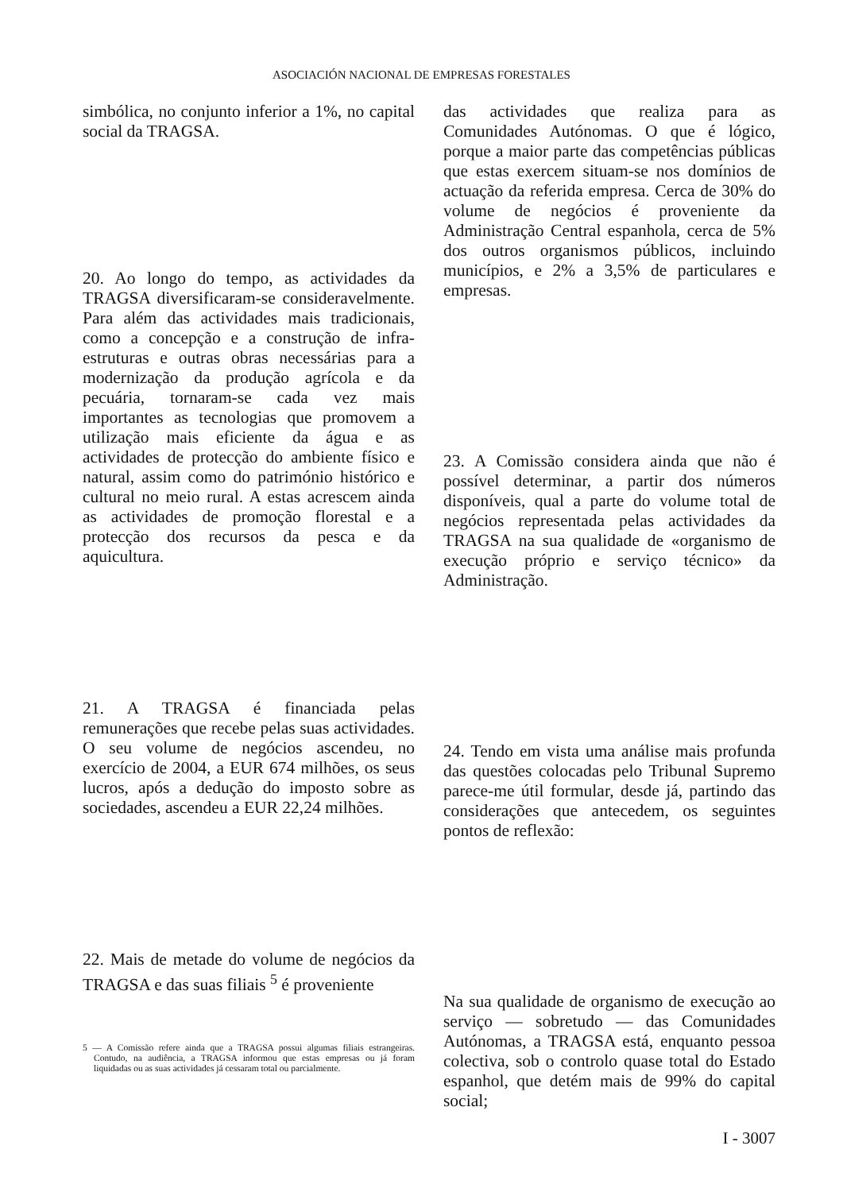ASOCIACIÓN NACIONAL DE EMPRESAS FORESTALES
simbólica, no conjunto inferior a 1%, no capital social da TRAGSA.
20. Ao longo do tempo, as actividades da TRAGSA diversificaram-se consideravelmente. Para além das actividades mais tradicionais, como a concepção e a construção de infra-estruturas e outras obras necessárias para a modernização da produção agrícola e da pecuária, tornaram-se cada vez mais importantes as tecnologias que promovem a utilização mais eficiente da água e as actividades de protecção do ambiente físico e natural, assim como do património histórico e cultural no meio rural. A estas acrescem ainda as actividades de promoção florestal e a protecção dos recursos da pesca e da aquicultura.
21. A TRAGSA é financiada pelas remunerações que recebe pelas suas actividades. O seu volume de negócios ascendeu, no exercício de 2004, a EUR 674 milhões, os seus lucros, após a dedução do imposto sobre as sociedades, ascendeu a EUR 22,24 milhões.
22. Mais de metade do volume de negócios da TRAGSA e das suas filiais <sup>5</sup> é proveniente
5 — A Comissão refere ainda que a TRAGSA possui algumas filiais estrangeiras. Contudo, na audiência, a TRAGSA informou que estas empresas ou já foram liquidadas ou as suas actividades já cessaram total ou parcialmente.
das actividades que realiza para as Comunidades Autónomas. O que é lógico, porque a maior parte das competências públicas que estas exercem situam-se nos domínios de actuação da referida empresa. Cerca de 30% do volume de negócios é proveniente da Administração Central espanhola, cerca de 5% dos outros organismos públicos, incluindo municípios, e 2% a 3,5% de particulares e empresas.
23. A Comissão considera ainda que não é possível determinar, a partir dos números disponíveis, qual a parte do volume total de negócios representada pelas actividades da TRAGSA na sua qualidade de «organismo de execução próprio e serviço técnico» da Administração.
24. Tendo em vista uma análise mais profunda das questões colocadas pelo Tribunal Supremo parece-me útil formular, desde já, partindo das considerações que antecedem, os seguintes pontos de reflexão:
Na sua qualidade de organismo de execução ao serviço — sobretudo — das Comunidades Autónomas, a TRAGSA está, enquanto pessoa colectiva, sob o controlo quase total do Estado espanhol, que detém mais de 99% do capital social;
I - 3007